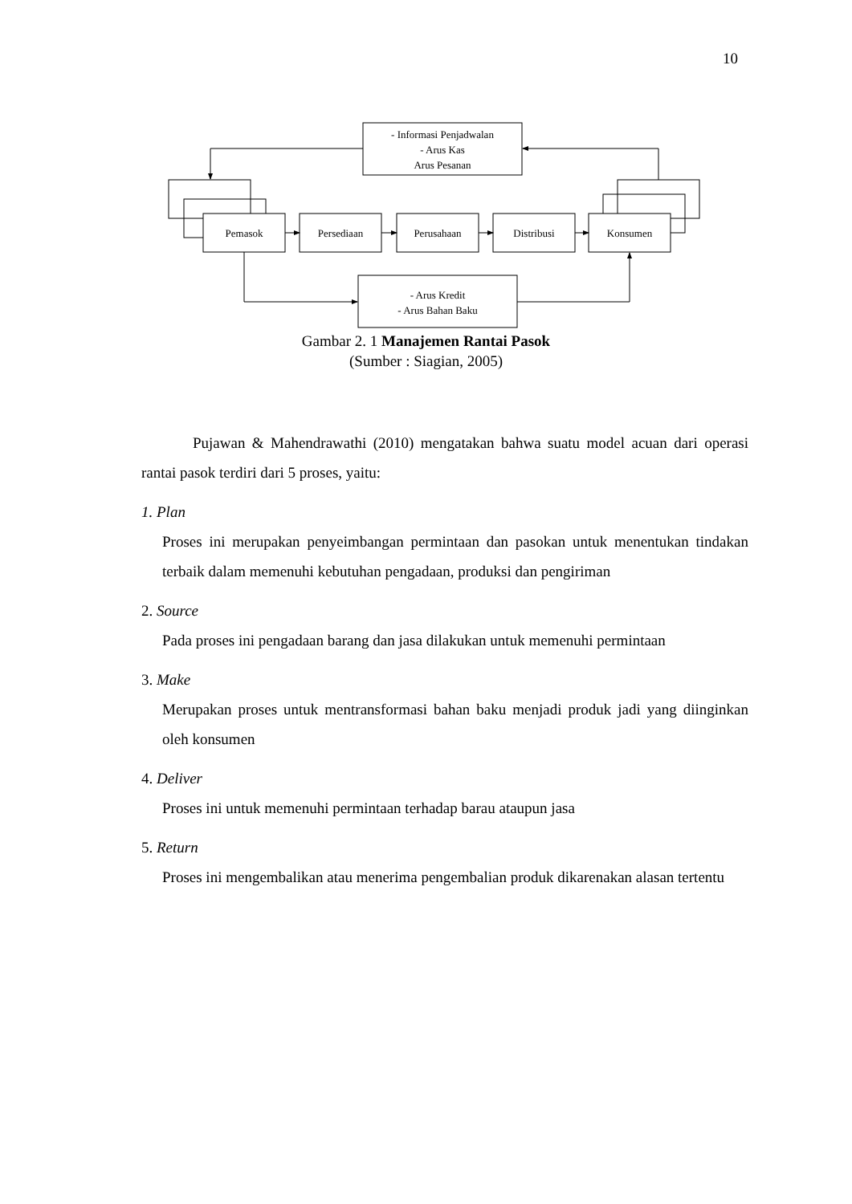10
- Informasi Penjadwalan
- Arus Kas
Arus Pesanan
Pemasok
Persediaan
Perusahaan
Distribusi
Konsumen
- Arus Kredit
- Arus Bahan Baku
Gambar 2. 1 Manajemen Rantai Pasok
(Sumber : Siagian, 2005)
Pujawan & Mahendrawathi (2010) mengatakan bahwa suatu model acuan dari operasi rantai pasok terdiri dari 5 proses, yaitu:
1. Plan
Proses ini merupakan penyeimbangan permintaan dan pasokan untuk menentukan tindakan terbaik dalam memenuhi kebutuhan pengadaan, produksi dan pengiriman
2. Source
Pada proses ini pengadaan barang dan jasa dilakukan untuk memenuhi permintaan
3. Make
Merupakan proses untuk mentransformasi bahan baku menjadi produk jadi yang diinginkan oleh konsumen
4. Deliver
Proses ini untuk memenuhi permintaan terhadap barau ataupun jasa
5. Return
Proses ini mengembalikan atau menerima pengembalian produk dikarenakan alasan tertentu